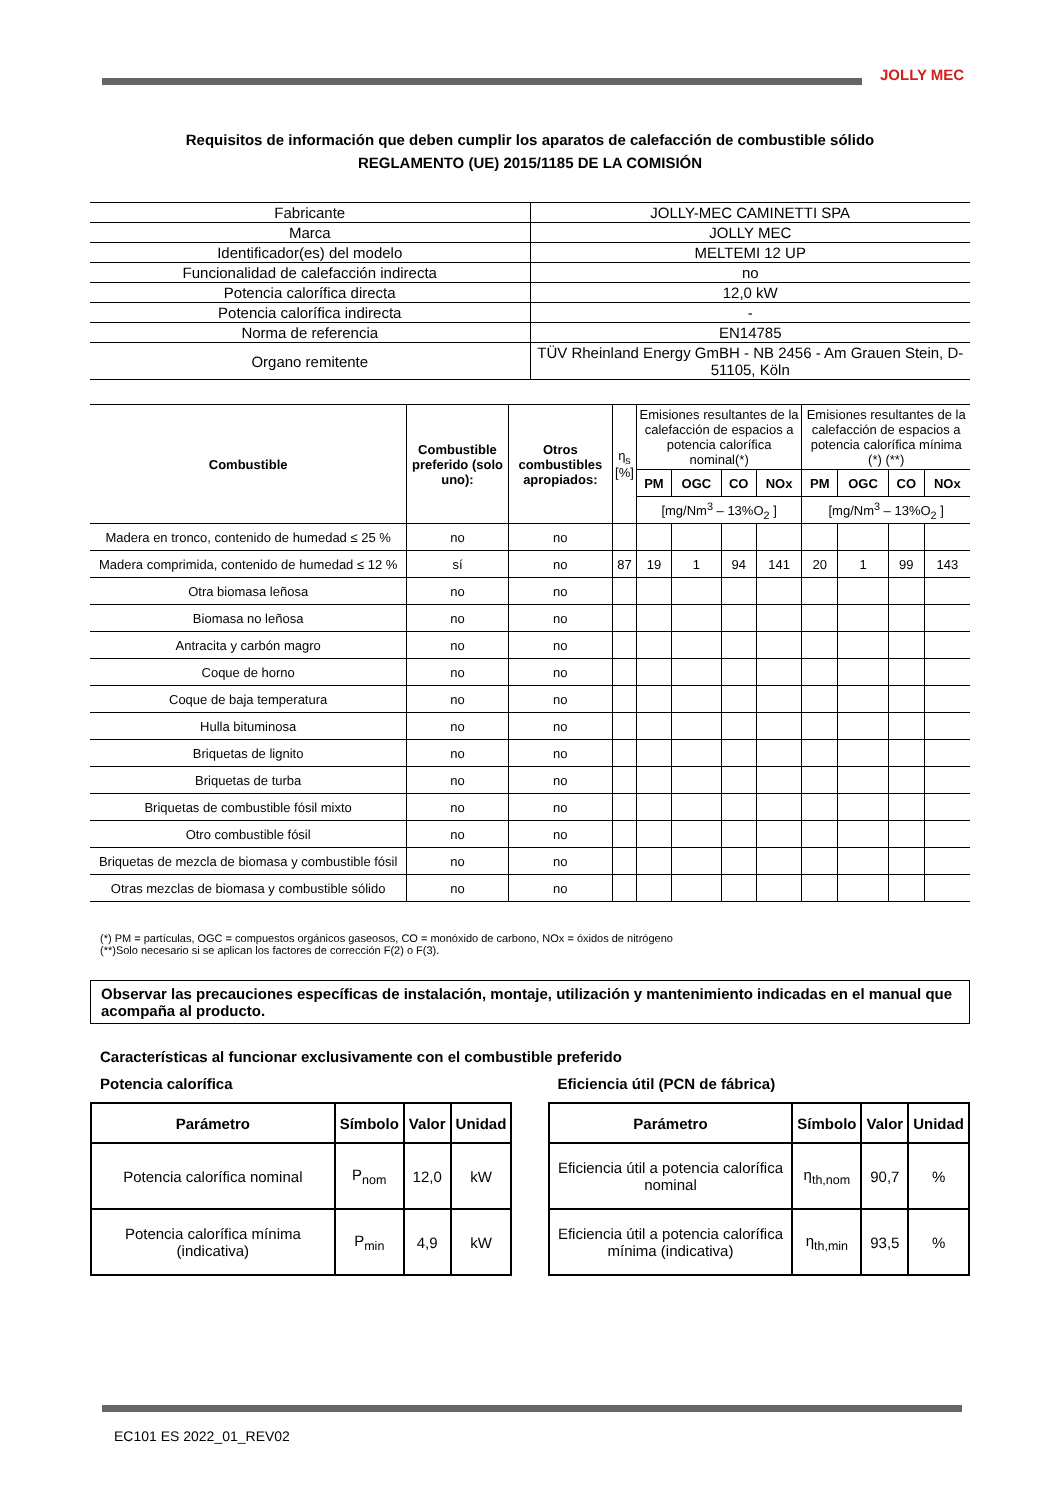JOLLY MEC
Requisitos de información que deben cumplir los aparatos de calefacción de combustible sólido
REGLAMENTO (UE) 2015/1185 DE LA COMISIÓN
| Fabricante | JOLLY-MEC CAMINETTI SPA |
| Marca | JOLLY MEC |
| Identificador(es) del modelo | MELTEMI 12 UP |
| Funcionalidad de calefacción indirecta | no |
| Potencia calorífica directa | 12,0 kW |
| Potencia calorífica indirecta | - |
| Norma de referencia | EN14785 |
| Organo remitente | TÜV Rheinland Energy GmBH - NB 2456 - Am Grauen Stein, D-51105, Köln |
| Combustible | Combustible preferido (solo uno): | Otros combustibles apropiados: | η<sub>s</sub> [%] | Emisiones resultantes de la calefacción de espacios a potencia calorífica nominal(*) | | | | Emisiones resultantes de la calefacción de espacios a potencia calorífica mínima (*) (**) | | | |
| --- | --- | --- | --- | --- | --- | --- | --- | --- | --- | --- | --- |
| | | | | PM | OGC | CO | NOx | PM | OGC | CO | NOx |
| | | | | [mg/Nm<sup>3</sup> – 13%O<sub>2</sub> ] | | | | [mg/Nm<sup>3</sup> – 13%O<sub>2</sub> ] | | | |
| Madera en tronco, contenido de humedad ≤ 25 % | no | no | | | | | | | | | |
| Madera comprimida, contenido de humedad ≤ 12 % | sí | no | 87 | 19 | 1 | 94 | 141 | 20 | 1 | 99 | 143 |
| Otra biomasa leñosa | no | no | | | | | | | | | |
| Biomasa no leñosa | no | no | | | | | | | | | |
| Antracita y carbón magro | no | no | | | | | | | | | |
| Coque de horno | no | no | | | | | | | | | |
| Coque de baja temperatura | no | no | | | | | | | | | |
| Hulla bituminosa | no | no | | | | | | | | | |
| Briquetas de lignito | no | no | | | | | | | | | |
| Briquetas de turba | no | no | | | | | | | | | |
| Briquetas de combustible fósil mixto | no | no | | | | | | | | | |
| Otro combustible fósil | no | no | | | | | | | | | |
| Briquetas de mezcla de biomasa y combustible fósil | no | no | | | | | | | | | |
| Otras mezclas de biomasa y combustible sólido | no | no | | | | | | | | | |
(*) PM = partículas, OGC = compuestos orgánicos gaseosos, CO = monóxido de carbono, NOx = óxidos de nitrógeno
(**)Solo necesario si se aplican los factores de corrección F(2) o F(3).
Observar las precauciones específicas de instalación, montaje, utilización y mantenimiento indicadas en el manual que acompaña al producto.
Características al funcionar exclusivamente con el combustible preferido
Potencia calorífica
| Parámetro | Símbolo | Valor | Unidad |
| --- | --- | --- | --- |
| Potencia calorífica nominal | P<sub>nom</sub> | 12,0 | kW |
| Potencia calorífica mínima (indicativa) | P<sub>min</sub> | 4,9 | kW |
Eficiencia útil (PCN de fábrica)
| Parámetro | Símbolo | Valor | Unidad |
| --- | --- | --- | --- |
| Eficiencia útil a potencia calorífica nominal | η<sub>th,nom</sub> | 90,7 | % |
| Eficiencia útil a potencia calorífica mínima (indicativa) | η<sub>th,min</sub> | 93,5 | % |
EC101 ES 2022_01_REV02